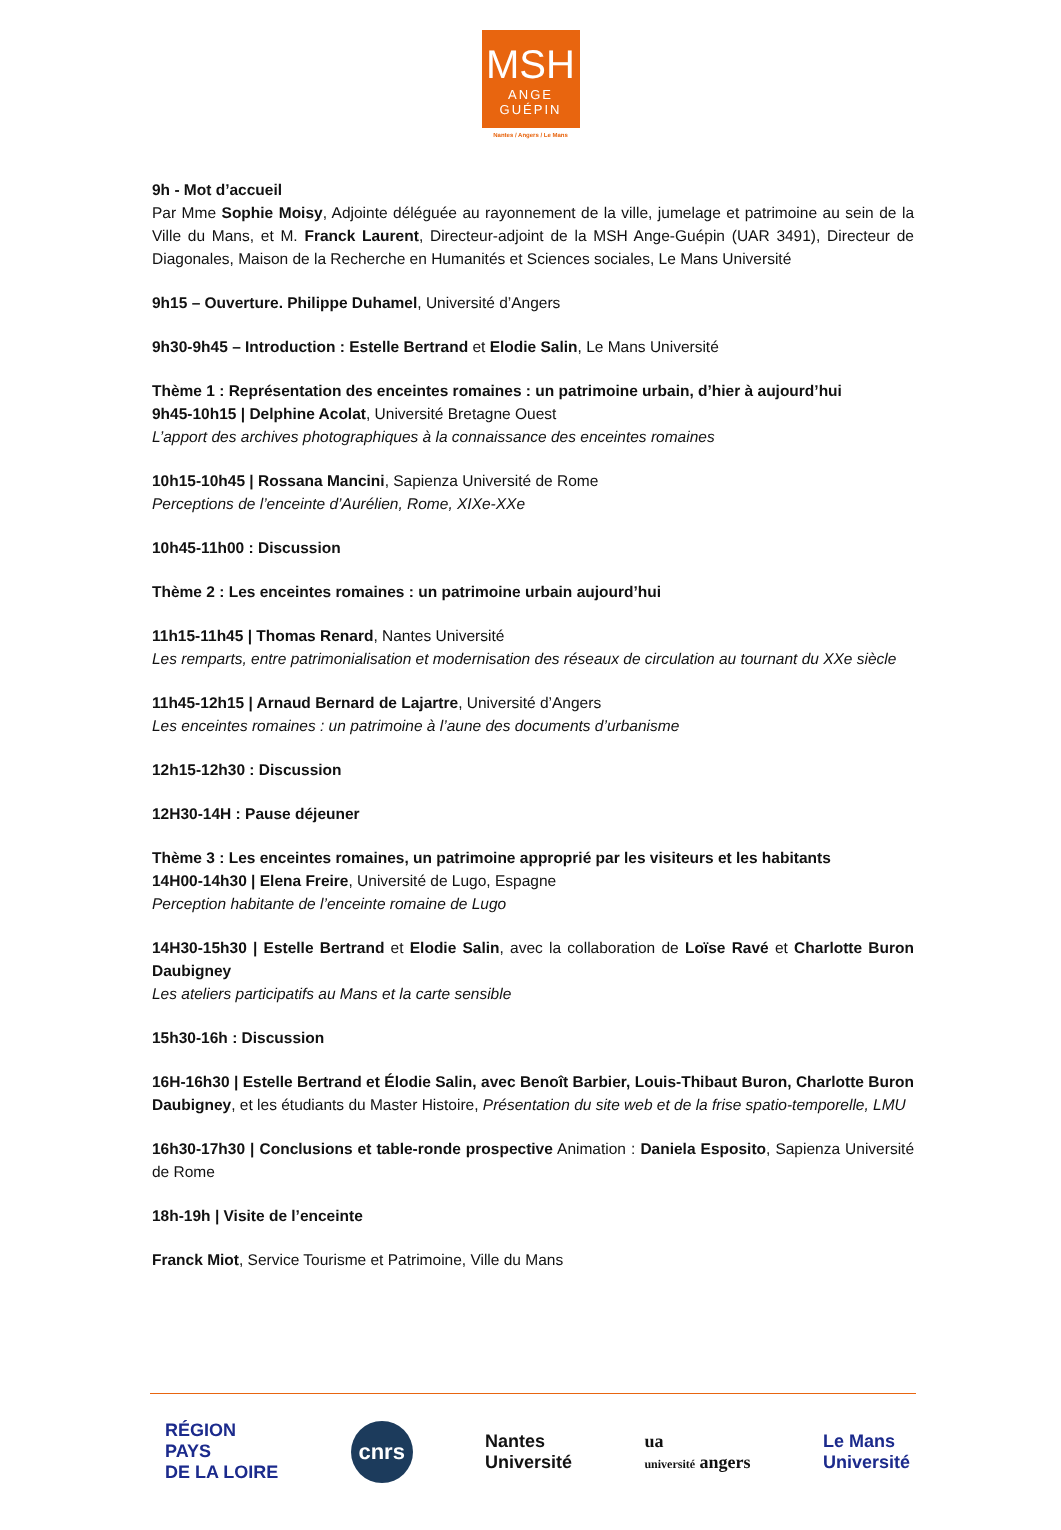MSH
ANGE
GUÉPIN
Nantes / Angers / Le Mans
9h - Mot d’accueil
Par Mme Sophie Moisy, Adjointe déléguée au rayonnement de la ville, jumelage et patrimoine au sein de la Ville du Mans, et M. Franck Laurent, Directeur-adjoint de la MSH Ange-Guépin (UAR 3491), Directeur de Diagonales, Maison de la Recherche en Humanités et Sciences sociales, Le Mans Université
9h15 – Ouverture. Philippe Duhamel, Université d’Angers
9h30-9h45 – Introduction : Estelle Bertrand et Elodie Salin, Le Mans Université
Thème 1 : Représentation des enceintes romaines : un patrimoine urbain, d’hier à aujourd’hui
9h45-10h15 | Delphine Acolat, Université Bretagne Ouest
L’apport des archives photographiques à la connaissance des enceintes romaines
10h15-10h45 | Rossana Mancini, Sapienza Université de Rome
Perceptions de l’enceinte d’Aurélien, Rome, XIXe-XXe
10h45-11h00 : Discussion
Thème 2 : Les enceintes romaines : un patrimoine urbain aujourd’hui
11h15-11h45 | Thomas Renard, Nantes Université
Les remparts, entre patrimonialisation et modernisation des réseaux de circulation au tournant du XXe siècle
11h45-12h15 | Arnaud Bernard de Lajartre, Université d’Angers
Les enceintes romaines : un patrimoine à l’aune des documents d’urbanisme
12h15-12h30 : Discussion
12H30-14H : Pause déjeuner
Thème 3 : Les enceintes romaines, un patrimoine approprié par les visiteurs et les habitants
14H00-14h30 | Elena Freire, Université de Lugo, Espagne
Perception habitante de l’enceinte romaine de Lugo
14H30-15h30 | Estelle Bertrand et Elodie Salin, avec la collaboration de Loïse Ravé et Charlotte Buron Daubigney
Les ateliers participatifs au Mans et la carte sensible
15h30-16h : Discussion
16H-16h30 | Estelle Bertrand et Élodie Salin, avec Benoît Barbier, Louis-Thibaut Buron, Charlotte Buron Daubigney, et les étudiants du Master Histoire, Présentation du site web et de la frise spatio-temporelle, LMU
16h30-17h30 | Conclusions et table-ronde prospective Animation : Daniela Esposito, Sapienza Université de Rome
18h-19h | Visite de l’enceinte
Franck Miot, Service Tourisme et Patrimoine, Ville du Mans
RÉGION
PAYS
DE LA LOIRE
cnrs
Nantes
Université
ua
université angers
Le Mans
Université